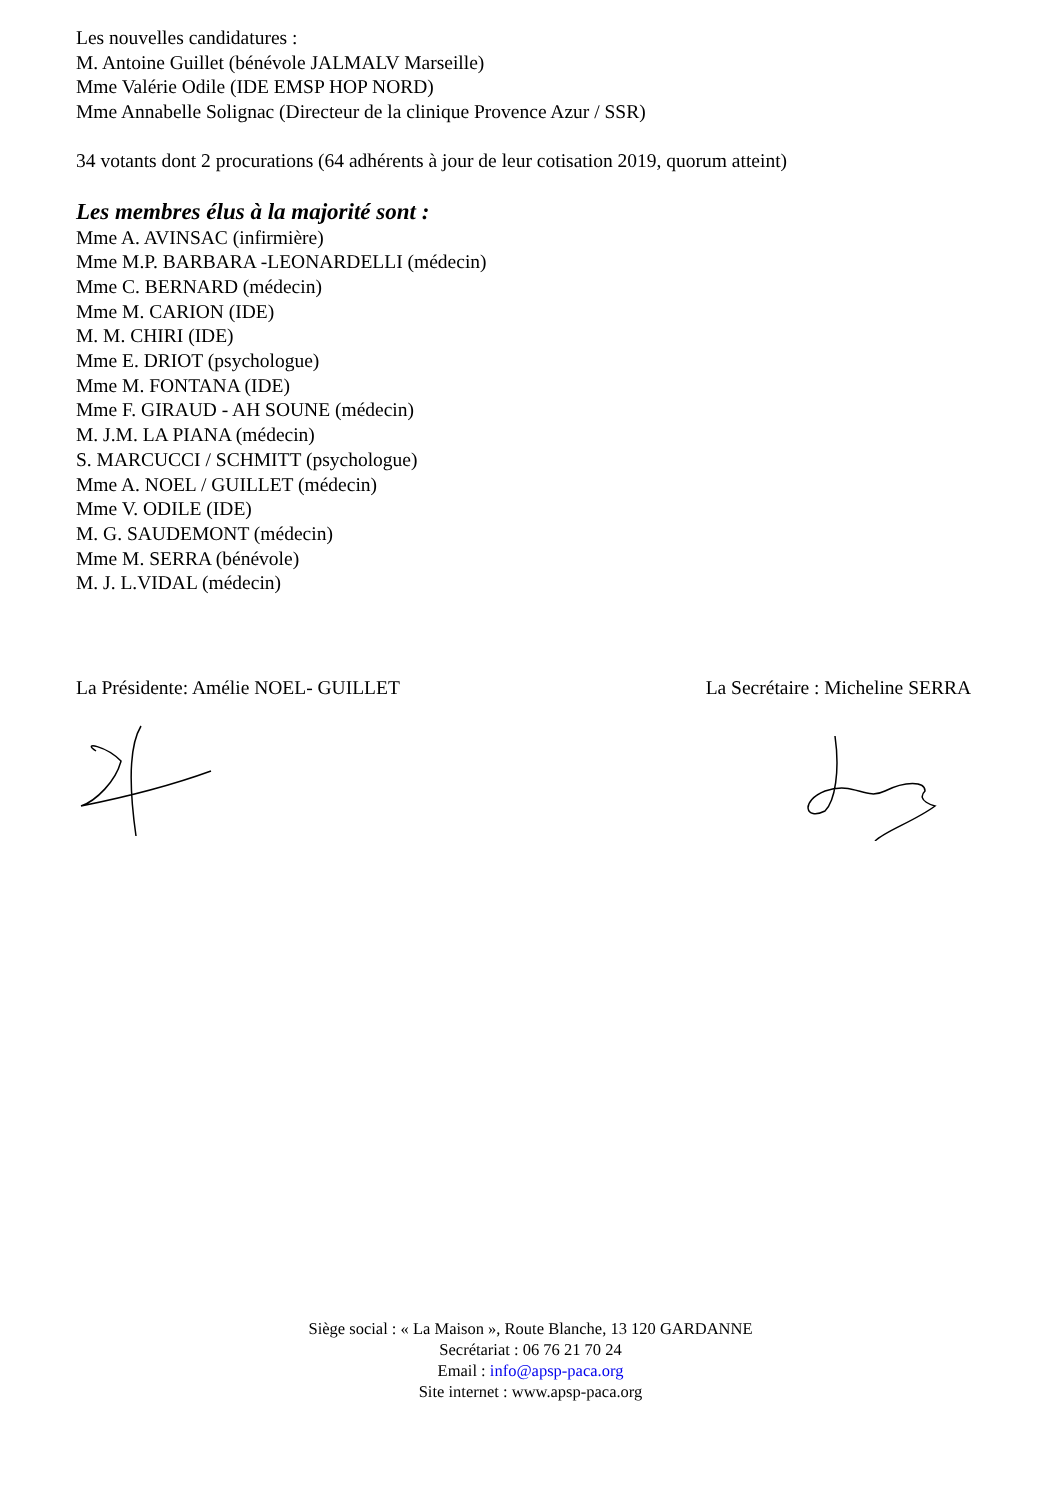Les nouvelles candidatures :
M. Antoine Guillet (bénévole JALMALV Marseille)
Mme Valérie Odile (IDE EMSP HOP NORD)
Mme Annabelle Solignac (Directeur de la clinique Provence Azur / SSR)
34 votants dont 2 procurations (64 adhérents à jour de leur cotisation 2019, quorum atteint)
Les membres élus à la majorité sont :
Mme A. AVINSAC (infirmière)
Mme M.P. BARBARA -LEONARDELLI (médecin)
Mme C. BERNARD (médecin)
Mme M. CARION (IDE)
M. M. CHIRI (IDE)
Mme E. DRIOT (psychologue)
Mme M. FONTANA (IDE)
Mme F. GIRAUD - AH SOUNE (médecin)
M. J.M. LA PIANA (médecin)
S. MARCUCCI / SCHMITT (psychologue)
Mme A. NOEL / GUILLET (médecin)
Mme V. ODILE (IDE)
M. G. SAUDEMONT (médecin)
Mme M. SERRA (bénévole)
M. J. L.VIDAL (médecin)
La Présidente: Amélie NOEL- GUILLET La Secrétaire : Micheline SERRA
Siège social : « La Maison », Route Blanche, 13 120 GARDANNE
Secrétariat : 06 76 21 70 24
Email : info@apsp-paca.org
Site internet : www.apsp-paca.org